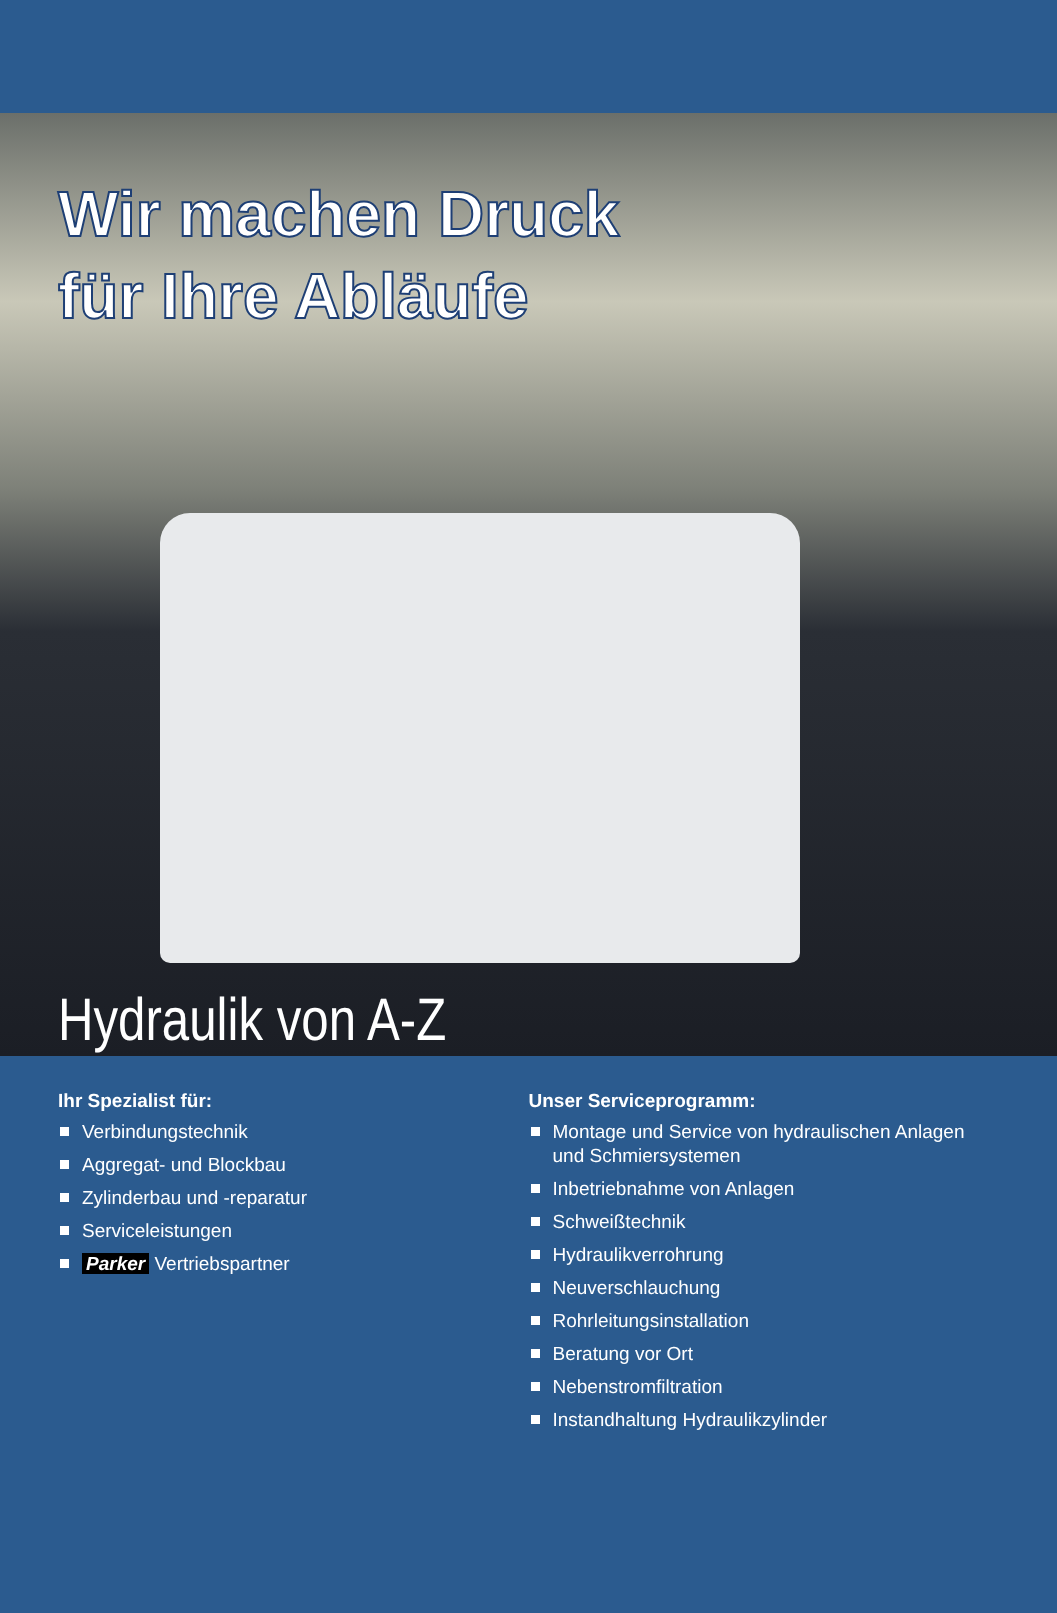Wir machen Druck
für Ihre Abläufe
Hydraulik von A-Z
Ihr Spezialist für:
Verbindungstechnik
Aggregat- und Blockbau
Zylinderbau und -reparatur
Serviceleistungen
Parker Vertriebspartner
Unser Serviceprogramm:
Montage und Service von hydraulischen Anlagen und Schmiersystemen
Inbetriebnahme von Anlagen
Schweißtechnik
Hydraulikverrohrung
Neuverschlauchung
Rohrleitungsinstallation
Beratung vor Ort
Nebenstromfiltration
Instandhaltung Hydraulikzylinder